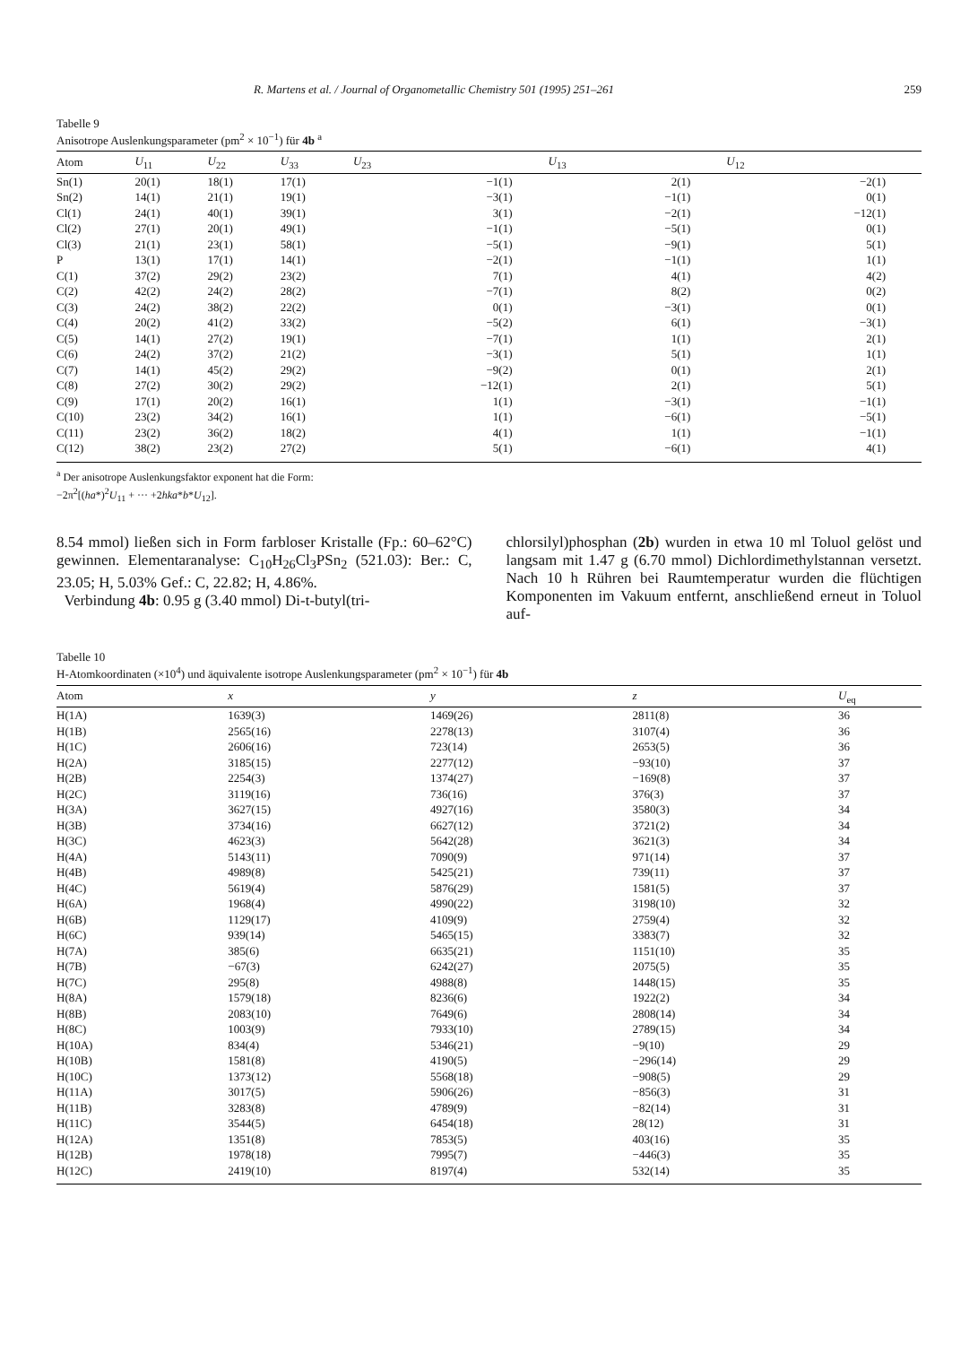R. Martens et al. / Journal of Organometallic Chemistry 501 (1995) 251–261 259
Tabelle 9
Anisotrope Auslenkungsparameter (pm<sup>2</sup> × 10<sup>−1</sup>) für 4b <sup>a</sup>
| Atom | U<sub>11</sub> | U<sub>22</sub> | U<sub>33</sub> | U<sub>23</sub> | U<sub>13</sub> | U<sub>12</sub> |
| --- | --- | --- | --- | --- | --- | --- |
| Sn(1) | 20(1) | 18(1) | 17(1) | −1(1) | 2(1) | −2(1) |
| Sn(2) | 14(1) | 21(1) | 19(1) | −3(1) | −1(1) | 0(1) |
| Cl(1) | 24(1) | 40(1) | 39(1) | 3(1) | −2(1) | −12(1) |
| Cl(2) | 27(1) | 20(1) | 49(1) | −1(1) | −5(1) | 0(1) |
| Cl(3) | 21(1) | 23(1) | 58(1) | −5(1) | −9(1) | 5(1) |
| P | 13(1) | 17(1) | 14(1) | −2(1) | −1(1) | 1(1) |
| C(1) | 37(2) | 29(2) | 23(2) | 7(1) | 4(1) | 4(2) |
| C(2) | 42(2) | 24(2) | 28(2) | −7(1) | 8(2) | 0(2) |
| C(3) | 24(2) | 38(2) | 22(2) | 0(1) | −3(1) | 0(1) |
| C(4) | 20(2) | 41(2) | 33(2) | −5(2) | 6(1) | −3(1) |
| C(5) | 14(1) | 27(2) | 19(1) | −7(1) | 1(1) | 2(1) |
| C(6) | 24(2) | 37(2) | 21(2) | −3(1) | 5(1) | 1(1) |
| C(7) | 14(1) | 45(2) | 29(2) | −9(2) | 0(1) | 2(1) |
| C(8) | 27(2) | 30(2) | 29(2) | −12(1) | 2(1) | 5(1) |
| C(9) | 17(1) | 20(2) | 16(1) | 1(1) | −3(1) | −1(1) |
| C(10) | 23(2) | 34(2) | 16(1) | 1(1) | −6(1) | −5(1) |
| C(11) | 23(2) | 36(2) | 18(2) | 4(1) | 1(1) | −1(1) |
| C(12) | 38(2) | 23(2) | 27(2) | 5(1) | −6(1) | 4(1) |
<sup>a</sup> Der anisotrope Auslenkungsfaktor exponent hat die Form:
−2π<sup>2</sup>[(ha*)<sup>2</sup>U<sub>11</sub> + ··· +2hka*b*U<sub>12</sub>].
8.54 mmol) ließen sich in Form farbloser Kristalle (Fp.: 60–62°C) gewinnen. Elementaranalyse: C<sub>10</sub>H<sub>26</sub>Cl<sub>3</sub>PSn<sub>2</sub> (521.03): Ber.: C, 23.05; H, 5.03% Gef.: C, 22.82; H, 4.86%.
Verbindung 4b: 0.95 g (3.40 mmol) Di-t-butyl(tri-
chlorsilyl)phosphan (2b) wurden in etwa 10 ml Toluol gelöst und langsam mit 1.47 g (6.70 mmol) Dichlordimethylstannan versetzt. Nach 10 h Rühren bei Raumtemperatur wurden die flüchtigen Komponenten im Vakuum entfernt, anschließend erneut in Toluol auf-
Tabelle 10
H-Atomkoordinaten (×10<sup>4</sup>) und äquivalente isotrope Auslenkungsparameter (pm<sup>2</sup> × 10<sup>−1</sup>) für 4b
| Atom | x | y | z | U<sub>eq</sub> |
| --- | --- | --- | --- | --- |
| H(1A) | 1639(3) | 1469(26) | 2811(8) | 36 |
| H(1B) | 2565(16) | 2278(13) | 3107(4) | 36 |
| H(1C) | 2606(16) | 723(14) | 2653(5) | 36 |
| H(2A) | 3185(15) | 2277(12) | −93(10) | 37 |
| H(2B) | 2254(3) | 1374(27) | −169(8) | 37 |
| H(2C) | 3119(16) | 736(16) | 376(3) | 37 |
| H(3A) | 3627(15) | 4927(16) | 3580(3) | 34 |
| H(3B) | 3734(16) | 6627(12) | 3721(2) | 34 |
| H(3C) | 4623(3) | 5642(28) | 3621(3) | 34 |
| H(4A) | 5143(11) | 7090(9) | 971(14) | 37 |
| H(4B) | 4989(8) | 5425(21) | 739(11) | 37 |
| H(4C) | 5619(4) | 5876(29) | 1581(5) | 37 |
| H(6A) | 1968(4) | 4990(22) | 3198(10) | 32 |
| H(6B) | 1129(17) | 4109(9) | 2759(4) | 32 |
| H(6C) | 939(14) | 5465(15) | 3383(7) | 32 |
| H(7A) | 385(6) | 6635(21) | 1151(10) | 35 |
| H(7B) | −67(3) | 6242(27) | 2075(5) | 35 |
| H(7C) | 295(8) | 4988(8) | 1448(15) | 35 |
| H(8A) | 1579(18) | 8236(6) | 1922(2) | 34 |
| H(8B) | 2083(10) | 7649(6) | 2808(14) | 34 |
| H(8C) | 1003(9) | 7933(10) | 2789(15) | 34 |
| H(10A) | 834(4) | 5346(21) | −9(10) | 29 |
| H(10B) | 1581(8) | 4190(5) | −296(14) | 29 |
| H(10C) | 1373(12) | 5568(18) | −908(5) | 29 |
| H(11A) | 3017(5) | 5906(26) | −856(3) | 31 |
| H(11B) | 3283(8) | 4789(9) | −82(14) | 31 |
| H(11C) | 3544(5) | 6454(18) | 28(12) | 31 |
| H(12A) | 1351(8) | 7853(5) | 403(16) | 35 |
| H(12B) | 1978(18) | 7995(7) | −446(3) | 35 |
| H(12C) | 2419(10) | 8197(4) | 532(14) | 35 |